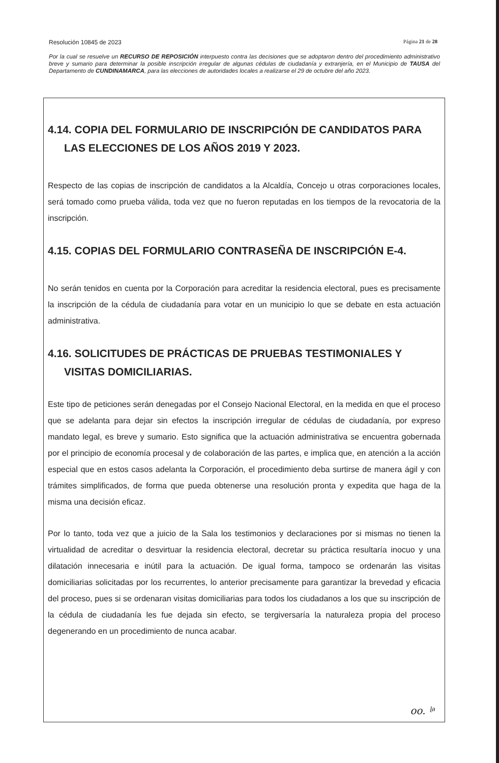Resolución 10845 de 2023 Página 21 de 28
Por la cual se resuelve un RECURSO DE REPOSICIÓN interpuesto contra las decisiones que se adoptaron dentro del procedimiento administrativo breve y sumario para determinar la posible inscripción irregular de algunas cédulas de ciudadanía y extranjería, en el Municipio de TAUSA del Departamento de CUNDINAMARCA, para las elecciones de autoridades locales a realizarse el 29 de octubre del año 2023.
4.14. COPIA DEL FORMULARIO DE INSCRIPCIÓN DE CANDIDATOS PARA LAS ELECCIONES DE LOS AÑOS 2019 Y 2023.
Respecto de las copias de inscripción de candidatos a la Alcaldía, Concejo u otras corporaciones locales, será tomado como prueba válida, toda vez que no fueron reputadas en los tiempos de la revocatoria de la inscripción.
4.15. COPIAS DEL FORMULARIO CONTRASEÑA DE INSCRIPCIÓN E-4.
No serán tenidos en cuenta por la Corporación para acreditar la residencia electoral, pues es precisamente la inscripción de la cédula de ciudadanía para votar en un municipio lo que se debate en esta actuación administrativa.
4.16. SOLICITUDES DE PRÁCTICAS DE PRUEBAS TESTIMONIALES Y VISITAS DOMICILIARIAS.
Este tipo de peticiones serán denegadas por el Consejo Nacional Electoral, en la medida en que el proceso que se adelanta para dejar sin efectos la inscripción irregular de cédulas de ciudadanía, por expreso mandato legal, es breve y sumario. Esto significa que la actuación administrativa se encuentra gobernada por el principio de economía procesal y de colaboración de las partes, e implica que, en atención a la acción especial que en estos casos adelanta la Corporación, el procedimiento deba surtirse de manera ágil y con trámites simplificados, de forma que pueda obtenerse una resolución pronta y expedita que haga de la misma una decisión eficaz.
Por lo tanto, toda vez que a juicio de la Sala los testimonios y declaraciones por si mismas no tienen la virtualidad de acreditar o desvirtuar la residencia electoral, decretar su práctica resultaría inocuo y una dilatación innecesaria e inútil para la actuación. De igual forma, tampoco se ordenarán las visitas domiciliarias solicitadas por los recurrentes, lo anterior precisamente para garantizar la brevedad y eficacia del proceso, pues si se ordenaran visitas domiciliarias para todos los ciudadanos a los que su inscripción de la cédula de ciudadanía les fue dejada sin efecto, se tergiversaría la naturaleza propia del proceso degenerando en un procedimiento de nunca acabar.
oo. ᶩᵃ